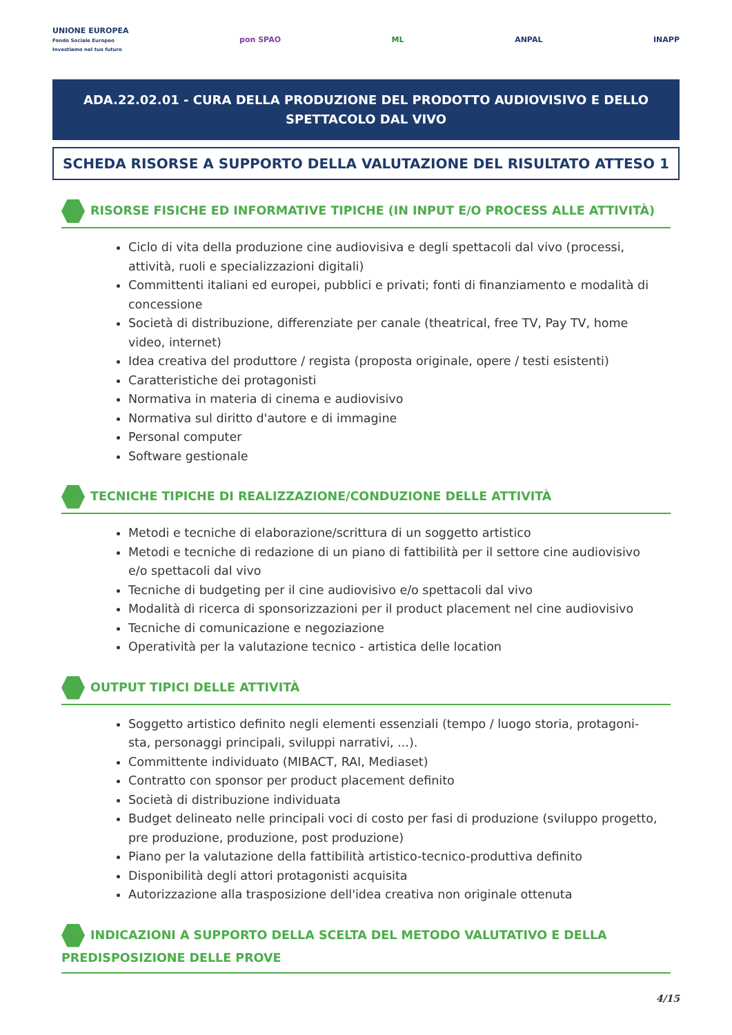UNIONE EUROPEA
Fondo Sociale Europeo
Investiamo nel tuo futuro
pon SPAO ML ANPAL INAPP
ADA.22.02.01 - CURA DELLA PRODUZIONE DEL PRODOTTO AUDIOVISIVO E DELLO SPETTACOLO DAL VIVO
SCHEDA RISORSE A SUPPORTO DELLA VALUTAZIONE DEL RISULTATO ATTESO 1
RISORSE FISICHE ED INFORMATIVE TIPICHE (IN INPUT E/O PROCESS ALLE ATTIVITÀ)
Ciclo di vita della produzione cine audiovisiva e degli spettacoli dal vivo (processi, attività, ruoli e specializzazioni digitali)
Committenti italiani ed europei, pubblici e privati; fonti di finanziamento e modalità di concessione
Società di distribuzione, differenziate per canale (theatrical, free TV, Pay TV, home video, internet)
Idea creativa del produttore / regista (proposta originale, opere / testi esistenti)
Caratteristiche dei protagonisti
Normativa in materia di cinema e audiovisivo
Normativa sul diritto d'autore e di immagine
Personal computer
Software gestionale
TECNICHE TIPICHE DI REALIZZAZIONE/CONDUZIONE DELLE ATTIVITÀ
Metodi e tecniche di elaborazione/scrittura di un soggetto artistico
Metodi e tecniche di redazione di un piano di fattibilità per il settore cine audiovisivo e/o spettacoli dal vivo
Tecniche di budgeting per il cine audiovisivo e/o spettacoli dal vivo
Modalità di ricerca di sponsorizzazioni per il product placement nel cine audiovisivo
Tecniche di comunicazione e negoziazione
Operatività per la valutazione tecnico - artistica delle location
OUTPUT TIPICI DELLE ATTIVITÀ
Soggetto artistico definito negli elementi essenziali (tempo / luogo storia, protagoni-sta, personaggi principali, sviluppi narrativi, ...).
Committente individuato (MIBACT, RAI, Mediaset)
Contratto con sponsor per product placement definito
Società di distribuzione individuata
Budget delineato nelle principali voci di costo per fasi di produzione (sviluppo progetto, pre produzione, produzione, post produzione)
Piano per la valutazione della fattibilità artistico-tecnico-produttiva definito
Disponibilità degli attori protagonisti acquisita
Autorizzazione alla trasposizione dell'idea creativa non originale ottenuta
INDICAZIONI A SUPPORTO DELLA SCELTA DEL METODO VALUTATIVO E DELLA PREDISPOSIZIONE DELLE PROVE
4/15